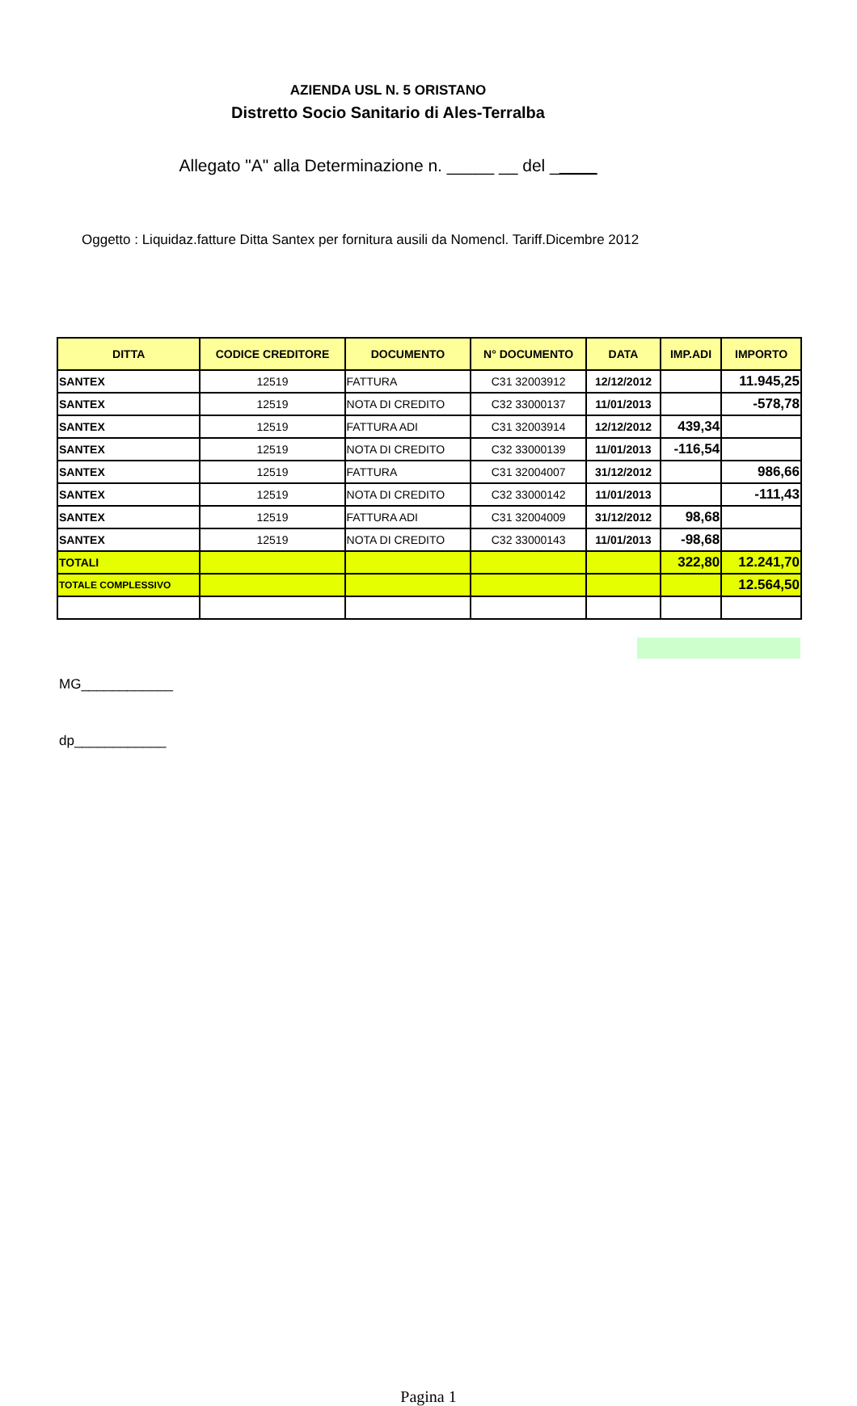AZIENDA USL N. 5 ORISTANO
Distretto Socio Sanitario di Ales-Terralba
Allegato "A" alla Determinazione n. _____ __ del _____
Oggetto : Liquidaz.fatture Ditta Santex per fornitura ausili da Nomencl. Tariff.Dicembre 2012
| DITTA | CODICE CREDITORE | DOCUMENTO | N° DOCUMENTO | DATA | IMP.ADI | IMPORTO |
| --- | --- | --- | --- | --- | --- | --- |
| SANTEX | 12519 | FATTURA | C31 32003912 | 12/12/2012 | | 11.945,25 |
| SANTEX | 12519 | NOTA DI CREDITO | C32 33000137 | 11/01/2013 | | -578,78 |
| SANTEX | 12519 | FATTURA ADI | C31 32003914 | 12/12/2012 | 439,34 | |
| SANTEX | 12519 | NOTA DI CREDITO | C32 33000139 | 11/01/2013 | -116,54 | |
| SANTEX | 12519 | FATTURA | C31 32004007 | 31/12/2012 | | 986,66 |
| SANTEX | 12519 | NOTA DI CREDITO | C32 33000142 | 11/01/2013 | | -111,43 |
| SANTEX | 12519 | FATTURA ADI | C31 32004009 | 31/12/2012 | 98,68 | |
| SANTEX | 12519 | NOTA DI CREDITO | C32 33000143 | 11/01/2013 | -98,68 | |
| TOTALI | | | | | 322,80 | 12.241,70 |
| TOTALE COMPLESSIVO | | | | | | 12.564,50 |
MG____________
dp____________
Pagina 1